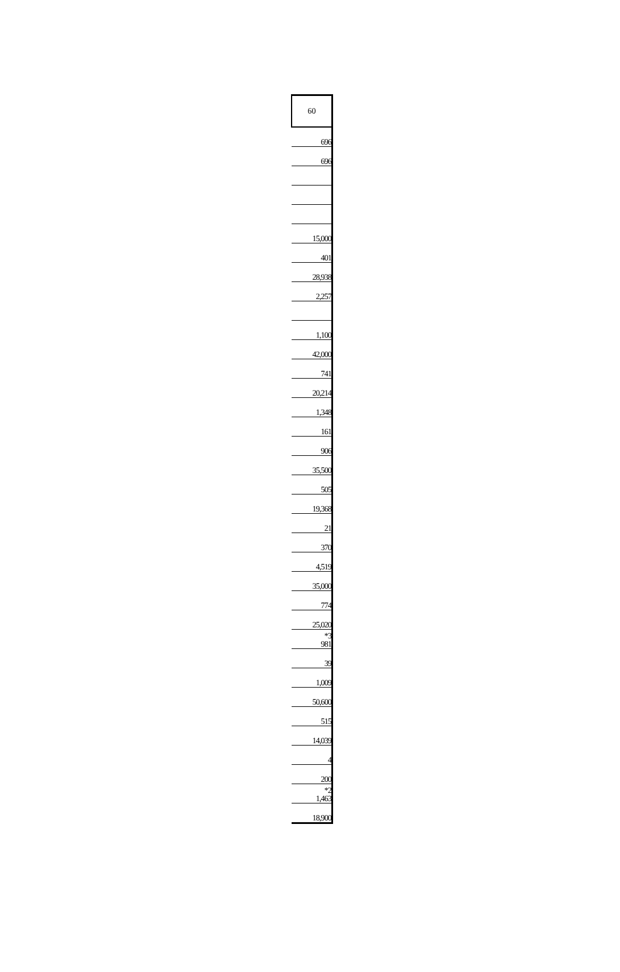| 60 |
| --- |
| 696 |
| 696 |
| 15,000 |
| 401 |
| 28,938 |
| 2,257 |
| 1,100 |
| 42,000 |
| 741 |
| 20,214 |
| 1,348 |
| 161 |
| 906 |
| 35,500 |
| 505 |
| 19,368 |
| 21 |
| 370 |
| 4,519 |
| 35,000 |
| 774 |
| 25,020 |
| *3 981 |
| 39 |
| 1,009 |
| 50,600 |
| 515 |
| 14,039 |
| 4 |
| 200 |
| *2 1,463 |
| 18,900 |